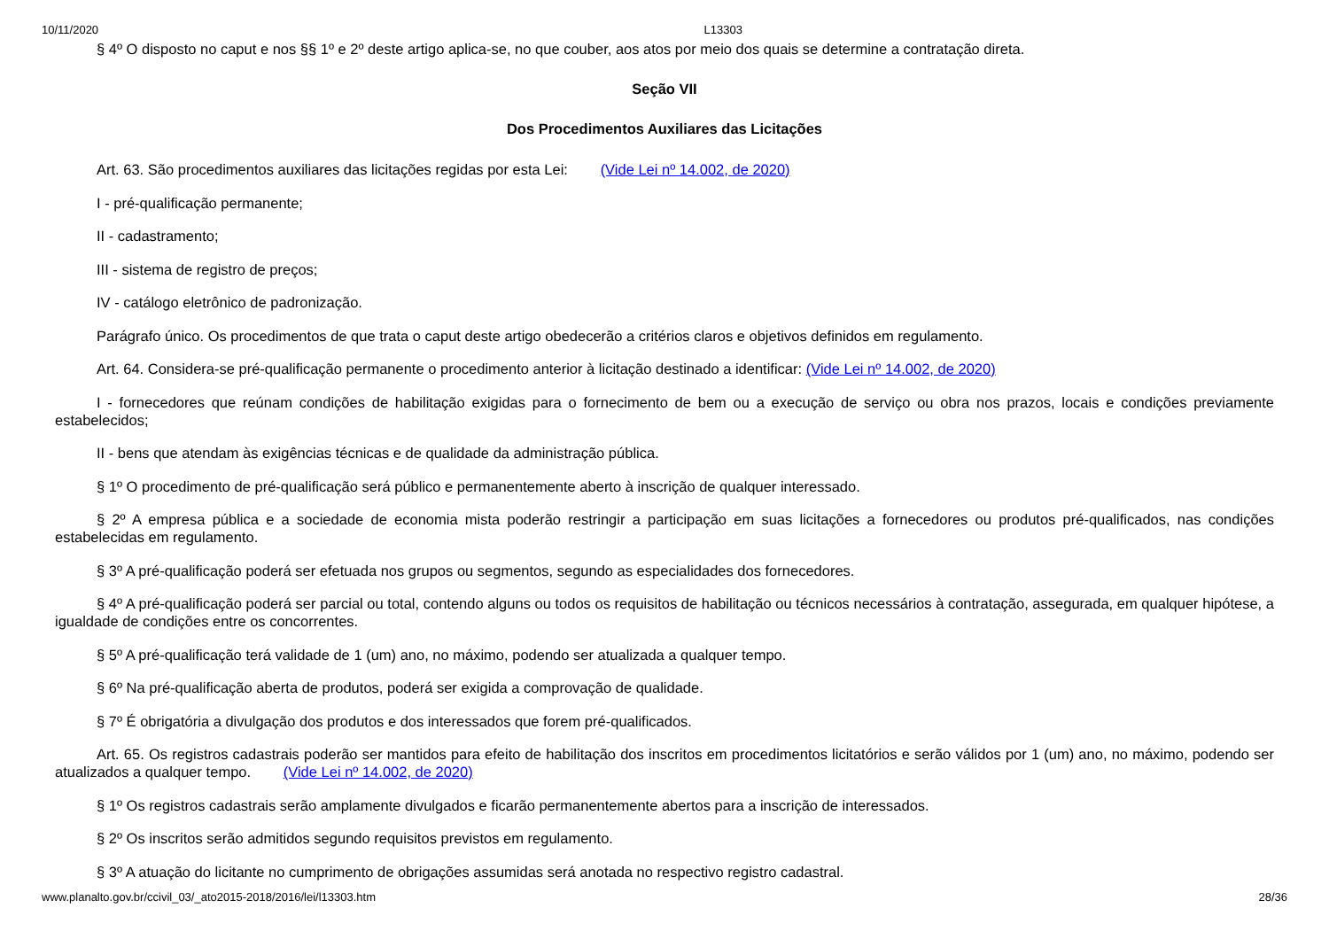10/11/2020 L13303
§ 4º O disposto no caput e nos §§ 1º e 2º deste artigo aplica-se, no que couber, aos atos por meio dos quais se determine a contratação direta.
Seção VII
Dos Procedimentos Auxiliares das Licitações
Art. 63. São procedimentos auxiliares das licitações regidas por esta Lei: (Vide Lei nº 14.002, de 2020)
I - pré-qualificação permanente;
II - cadastramento;
III - sistema de registro de preços;
IV - catálogo eletrônico de padronização.
Parágrafo único. Os procedimentos de que trata o caput deste artigo obedecerão a critérios claros e objetivos definidos em regulamento.
Art. 64. Considera-se pré-qualificação permanente o procedimento anterior à licitação destinado a identificar: (Vide Lei nº 14.002, de 2020)
I - fornecedores que reúnam condições de habilitação exigidas para o fornecimento de bem ou a execução de serviço ou obra nos prazos, locais e condições previamente estabelecidos;
II - bens que atendam às exigências técnicas e de qualidade da administração pública.
§ 1º O procedimento de pré-qualificação será público e permanentemente aberto à inscrição de qualquer interessado.
§ 2º A empresa pública e a sociedade de economia mista poderão restringir a participação em suas licitações a fornecedores ou produtos pré-qualificados, nas condições estabelecidas em regulamento.
§ 3º A pré-qualificação poderá ser efetuada nos grupos ou segmentos, segundo as especialidades dos fornecedores.
§ 4º A pré-qualificação poderá ser parcial ou total, contendo alguns ou todos os requisitos de habilitação ou técnicos necessários à contratação, assegurada, em qualquer hipótese, a igualdade de condições entre os concorrentes.
§ 5º A pré-qualificação terá validade de 1 (um) ano, no máximo, podendo ser atualizada a qualquer tempo.
§ 6º Na pré-qualificação aberta de produtos, poderá ser exigida a comprovação de qualidade.
§ 7º É obrigatória a divulgação dos produtos e dos interessados que forem pré-qualificados.
Art. 65. Os registros cadastrais poderão ser mantidos para efeito de habilitação dos inscritos em procedimentos licitatórios e serão válidos por 1 (um) ano, no máximo, podendo ser atualizados a qualquer tempo. (Vide Lei nº 14.002, de 2020)
§ 1º Os registros cadastrais serão amplamente divulgados e ficarão permanentemente abertos para a inscrição de interessados.
§ 2º Os inscritos serão admitidos segundo requisitos previstos em regulamento.
§ 3º A atuação do licitante no cumprimento de obrigações assumidas será anotada no respectivo registro cadastral.
www.planalto.gov.br/ccivil_03/_ato2015-2018/2016/lei/l13303.htm 28/36